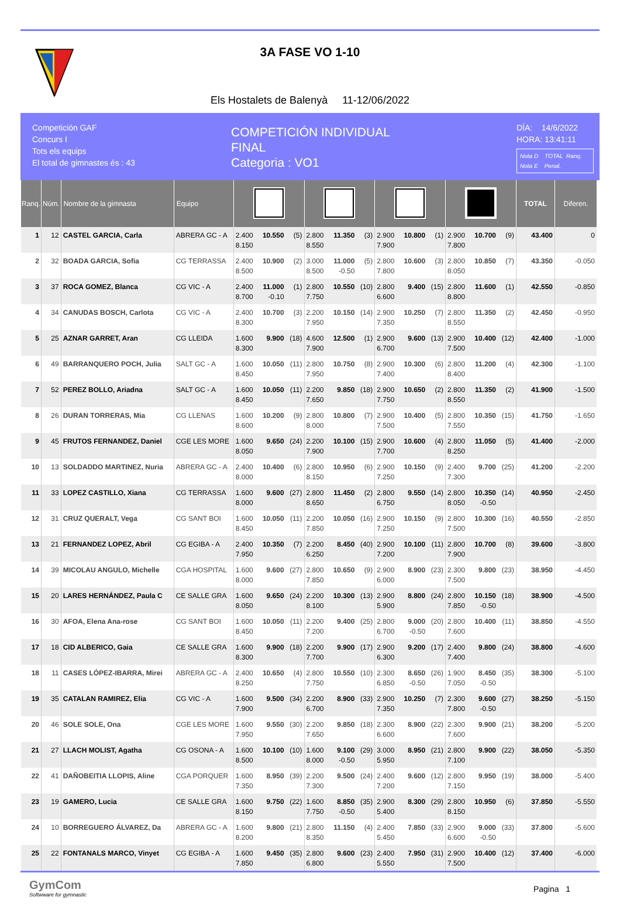3A FASE VO 1-10
Els Hostalets de Balenyà 11-12/06/2022
Competición GAF
Concurs I
Tots els equips
El total de gimnastes és : 43
COMPETICIÓN INDIVIDUAL
FINAL
Categoria : VO1
DÍA: 14/6/2022
HORA: 13:41:11
Nota D TOTAL Ranq.
Nota E Penal.
| Ranq. | Núm. | Nombre de la gimnasta | Equipo | | | | | | | | | | | | | TOTAL | Diferen. |
| --- | --- | --- | --- | --- | --- | --- | --- | --- | --- | --- | --- | --- | --- | --- | --- | --- | --- |
| 1 | 12 | CASTEL GARCIA, Carla | ABRERA GC - A | 2.400 8.150 | 10.550 | (5) | 2.800 8.550 | 11.350 | (3) | 2.900 7.900 | 10.800 | (1) | 2.900 7.800 | 10.700 | (9) | 43.400 | 0 |
| 2 | 32 | BOADA GARCIA, Sofia | CG TERRASSA | 2.400 8.500 | 10.900 | (2) | 3.000 8.500 | 11.000 -0.50 | (5) | 2.800 7.800 | 10.600 | (3) | 2.800 8.050 | 10.850 | (7) | 43.350 | -0.050 |
| 3 | 37 | ROCA GOMEZ, Blanca | CG VIC - A | 2.400 8.700 | 11.000 -0.10 | (1) | 2.800 7.750 | 10.550 | (10) | 2.800 6.600 | 9.400 | (15) | 2.800 8.800 | 11.600 | (1) | 42.550 | -0.850 |
| 4 | 34 | CANUDAS BOSCH, Carlota | CG VIC - A | 2.400 8.300 | 10.700 | (3) | 2.200 7.950 | 10.150 | (14) | 2.900 7.350 | 10.250 | (7) | 2.800 8.550 | 11.350 | (2) | 42.450 | -0.950 |
| 5 | 25 | AZNAR GARRET, Aran | CG LLEIDA | 1.600 8.300 | 9.900 | (18) | 4.600 7.900 | 12.500 | (1) | 2.900 6.700 | 9.600 | (13) | 2.900 7.500 | 10.400 | (12) | 42.400 | -1.000 |
| 6 | 49 | BARRANQUERO POCH, Julia | SALT GC - A | 1.600 8.450 | 10.050 | (11) | 2.800 7.950 | 10.750 | (8) | 2.900 7.400 | 10.300 | (6) | 2.800 8.400 | 11.200 | (4) | 42.300 | -1.100 |
| 7 | 52 | PEREZ BOLLO, Ariadna | SALT GC - A | 1.600 8.450 | 10.050 | (11) | 2.200 7.650 | 9.850 | (18) | 2.900 7.750 | 10.650 | (2) | 2.800 8.550 | 11.350 | (2) | 41.900 | -1.500 |
| 8 | 26 | DURAN TORRERAS, Mia | CG LLENAS | 1.600 8.600 | 10.200 | (9) | 2.800 8.000 | 10.800 | (7) | 2.900 7.500 | 10.400 | (5) | 2.800 7.550 | 10.350 | (15) | 41.750 | -1.650 |
| 9 | 45 | FRUTOS FERNANDEZ, Daniel | CGE LES MORE | 1.600 8.050 | 9.650 | (24) | 2.200 7.900 | 10.100 | (15) | 2.900 7.700 | 10.600 | (4) | 2.800 8.250 | 11.050 | (5) | 41.400 | -2.000 |
| 10 | 13 | SOLDADDO MARTINEZ, Nuria | ABRERA GC - A | 2.400 8.000 | 10.400 | (6) | 2.800 8.150 | 10.950 | (6) | 2.900 7.250 | 10.150 | (9) | 2.400 7.300 | 9.700 | (25) | 41.200 | -2.200 |
| 11 | 33 | LOPEZ CASTILLO, Xiana | CG TERRASSA | 1.600 8.000 | 9.600 | (27) | 2.800 8.650 | 11.450 | (2) | 2.800 6.750 | 9.550 | (14) | 2.800 8.050 | 10.350 -0.50 | (14) | 40.950 | -2.450 |
| 12 | 31 | CRUZ QUERALT, Vega | CG SANT BOI | 1.600 8.450 | 10.050 | (11) | 2.200 7.850 | 10.050 | (16) | 2.900 7.250 | 10.150 | (9) | 2.800 7.500 | 10.300 | (16) | 40.550 | -2.850 |
| 13 | 21 | FERNANDEZ LOPEZ, Abril | CG EGIBA - A | 2.400 7.950 | 10.350 | (7) | 2.200 6.250 | 8.450 | (40) | 2.900 7.200 | 10.100 | (11) | 2.800 7.900 | 10.700 | (8) | 39.600 | -3.800 |
| 14 | 39 | MICOLAU ANGULO, Michelle | CGA HOSPITAL | 1.600 8.000 | 9.600 | (27) | 2.800 7.850 | 10.650 | (9) | 2.900 6.000 | 8.900 | (23) | 2.300 7.500 | 9.800 | (23) | 38.950 | -4.450 |
| 15 | 20 | LARES HERNÁNDEZ, Paula C | CE SALLE GRA | 1.600 8.050 | 9.650 | (24) | 2.200 8.100 | 10.300 | (13) | 2.900 5.900 | 8.800 | (24) | 2.800 7.850 | 10.150 -0.50 | (18) | 38.900 | -4.500 |
| 16 | 30 | AFOA, Elena Ana-rose | CG SANT BOI | 1.600 8.450 | 10.050 | (11) | 2.200 7.200 | 9.400 | (25) | 2.800 6.700 | 9.000 -0.50 | (20) | 2.800 7.600 | 10.400 | (11) | 38.850 | -4.550 |
| 17 | 18 | CID ALBERICO, Gaia | CE SALLE GRA | 1.600 8.300 | 9.900 | (18) | 2.200 7.700 | 9.900 | (17) | 2.900 6.300 | 9.200 | (17) | 2.400 7.400 | 9.800 | (24) | 38.800 | -4.600 |
| 18 | 11 | CASES LÓPEZ-IBARRA, Mirei | ABRERA GC - A | 2.400 8.250 | 10.650 | (4) | 2.800 7.750 | 10.550 | (10) | 2.300 6.850 | 8.650 -0.50 | (26) | 1.900 7.050 | 8.450 -0.50 | (35) | 38.300 | -5.100 |
| 19 | 35 | CATALAN RAMIREZ, Elia | CG VIC - A | 1.600 7.900 | 9.500 | (34) | 2.200 6.700 | 8.900 | (33) | 2.900 7.350 | 10.250 | (7) | 2.300 7.800 | 9.600 -0.50 | (27) | 38.250 | -5.150 |
| 20 | 46 | SOLE SOLE, Ona | CGE LES MORE | 1.600 7.950 | 9.550 | (30) | 2.200 7.650 | 9.850 | (18) | 2.300 6.600 | 8.900 | (22) | 2.300 7.600 | 9.900 | (21) | 38.200 | -5.200 |
| 21 | 27 | LLACH MOLIST, Agatha | CG OSONA - A | 1.600 8.500 | 10.100 | (10) | 1.600 8.000 | 9.100 -0.50 | (29) | 3.000 5.950 | 8.950 | (21) | 2.800 7.100 | 9.900 | (22) | 38.050 | -5.350 |
| 22 | 41 | DAÑOBEITIA LLOPIS, Aline | CGA PORQUER | 1.600 7.350 | 8.950 | (39) | 2.200 7.300 | 9.500 | (24) | 2.400 7.200 | 9.600 | (12) | 2.800 7.150 | 9.950 | (19) | 38.000 | -5.400 |
| 23 | 19 | GAMERO, Lucia | CE SALLE GRA | 1.600 8.150 | 9.750 | (22) | 1.600 7.750 | 8.850 -0.50 | (35) | 2.900 5.400 | 8.300 | (29) | 2.800 8.150 | 10.950 | (6) | 37.850 | -5.550 |
| 24 | 10 | BORREGUERO ÁLVAREZ, Da | ABRERA GC - A | 1.600 8.200 | 9.800 | (21) | 2.800 8.350 | 11.150 | (4) | 2.400 5.450 | 7.850 | (33) | 2.900 6.600 | 9.000 -0.50 | (33) | 37.800 | -5.600 |
| 25 | 22 | FONTANALS MARCO, Vinyet | CG EGIBA - A | 1.600 7.850 | 9.450 | (35) | 2.800 6.800 | 9.600 | (23) | 2.400 5.550 | 7.950 | (31) | 2.900 7.500 | 10.400 | (12) | 37.400 | -6.000 |
GymCom
Softwware for gymnastic
Pagina 1